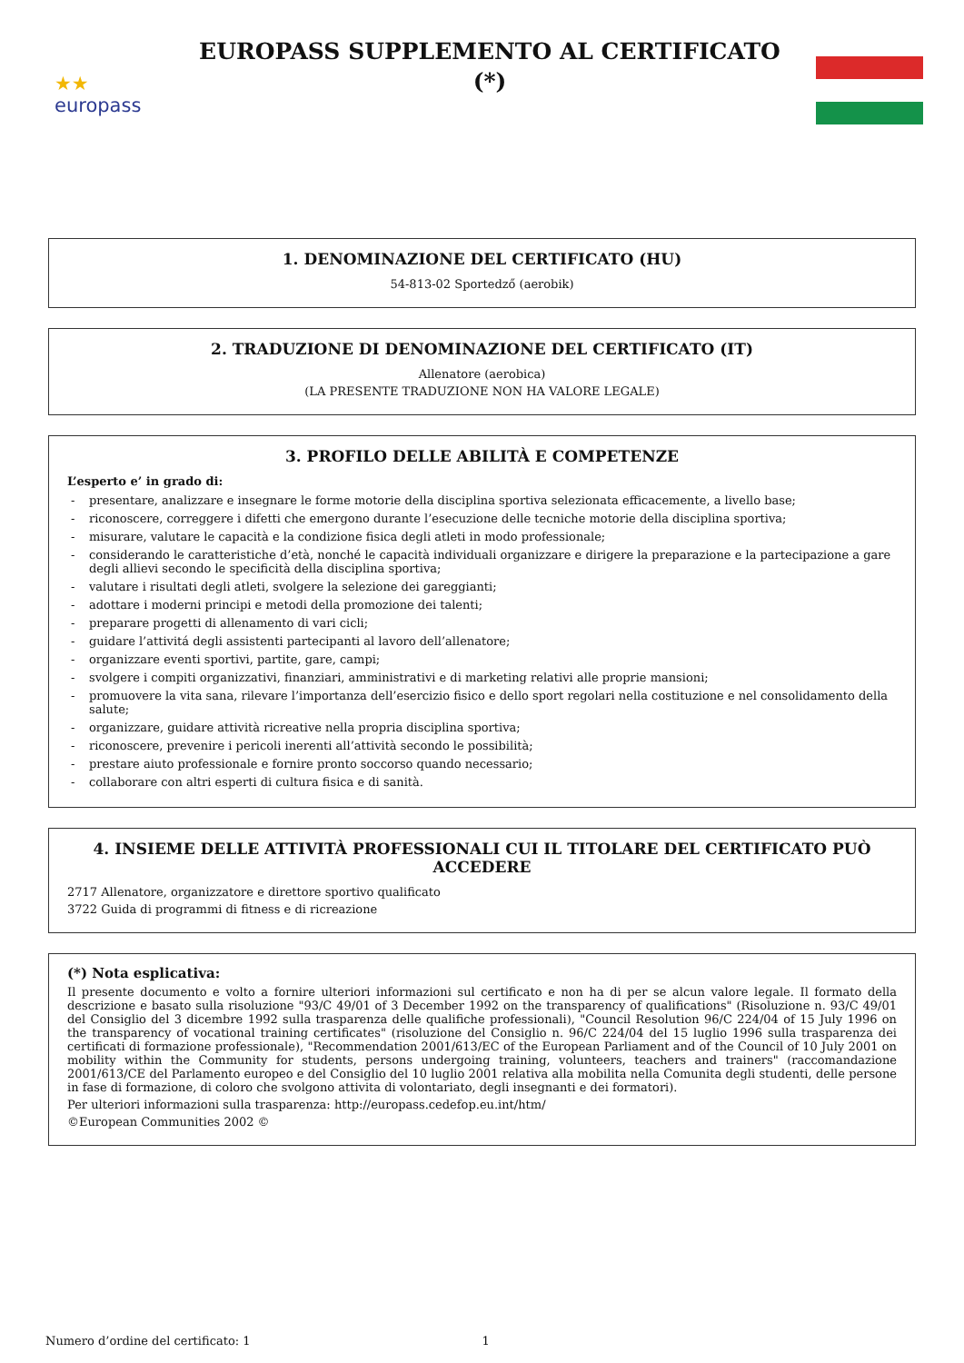★★
europass
EUROPASS SUPPLEMENTO AL CERTIFICATO
(*)
1. DENOMINAZIONE DEL CERTIFICATO (HU)
54-813-02 Sportedző (aerobik)
2. TRADUZIONE DI DENOMINAZIONE DEL CERTIFICATO (IT)
Allenatore (aerobica)
(LA PRESENTE TRADUZIONE NON HA VALORE LEGALE)
3. PROFILO DELLE ABILITÀ E COMPETENZE
L’esperto e’ in grado di:
- presentare, analizzare e insegnare le forme motorie della disciplina sportiva selezionata efficacemente, a livello base;
- riconoscere, correggere i difetti che emergono durante l’esecuzione delle tecniche motorie della disciplina sportiva;
- misurare, valutare le capacità e la condizione fisica degli atleti in modo professionale;
- considerando le caratteristiche d’età, nonché le capacità individuali organizzare e dirigere la preparazione e la partecipazione a gare degli allievi secondo le specificità della disciplina sportiva;
- valutare i risultati degli atleti, svolgere la selezione dei gareggianti;
- adottare i moderni principi e metodi della promozione dei talenti;
- preparare progetti di allenamento di vari cicli;
- guidare l’attivitá degli assistenti partecipanti al lavoro dell’allenatore;
- organizzare eventi sportivi, partite, gare, campi;
- svolgere i compiti organizzativi, finanziari, amministrativi e di marketing relativi alle proprie mansioni;
- promuovere la vita sana, rilevare l’importanza dell’esercizio fisico e dello sport regolari nella costituzione e nel consolidamento della salute;
- organizzare, guidare attività ricreative nella propria disciplina sportiva;
- riconoscere, prevenire i pericoli inerenti all’attività secondo le possibilità;
- prestare aiuto professionale e fornire pronto soccorso quando necessario;
- collaborare con altri esperti di cultura fisica e di sanità.
4. INSIEME DELLE ATTIVITÀ PROFESSIONALI CUI IL TITOLARE DEL CERTIFICATO PUÒ ACCEDERE
2717 Allenatore, organizzatore e direttore sportivo qualificato
3722 Guida di programmi di fitness e di ricreazione
(*) Nota esplicativa:
Il presente documento e volto a fornire ulteriori informazioni sul certificato e non ha di per se alcun valore legale. Il formato della descrizione e basato sulla risoluzione "93/C 49/01 of 3 December 1992 on the transparency of qualifications" (Risoluzione n. 93/C 49/01 del Consiglio del 3 dicembre 1992 sulla trasparenza delle qualifiche professionali), "Council Resolution 96/C 224/04 of 15 July 1996 on the transparency of vocational training certificates" (risoluzione del Consiglio n. 96/C 224/04 del 15 luglio 1996 sulla trasparenza dei certificati di formazione professionale), "Recommendation 2001/613/EC of the European Parliament and of the Council of 10 July 2001 on mobility within the Community for students, persons undergoing training, volunteers, teachers and trainers" (raccomandazione 2001/613/CE del Parlamento europeo e del Consiglio del 10 luglio 2001 relativa alla mobilita nella Comunita degli studenti, delle persone in fase di formazione, di coloro che svolgono attivita di volontariato, degli insegnanti e dei formatori).
Per ulteriori informazioni sulla trasparenza: http://europass.cedefop.eu.int/htm/
©European Communities 2002 ©
Numero d’ordine del certificato: 1 1